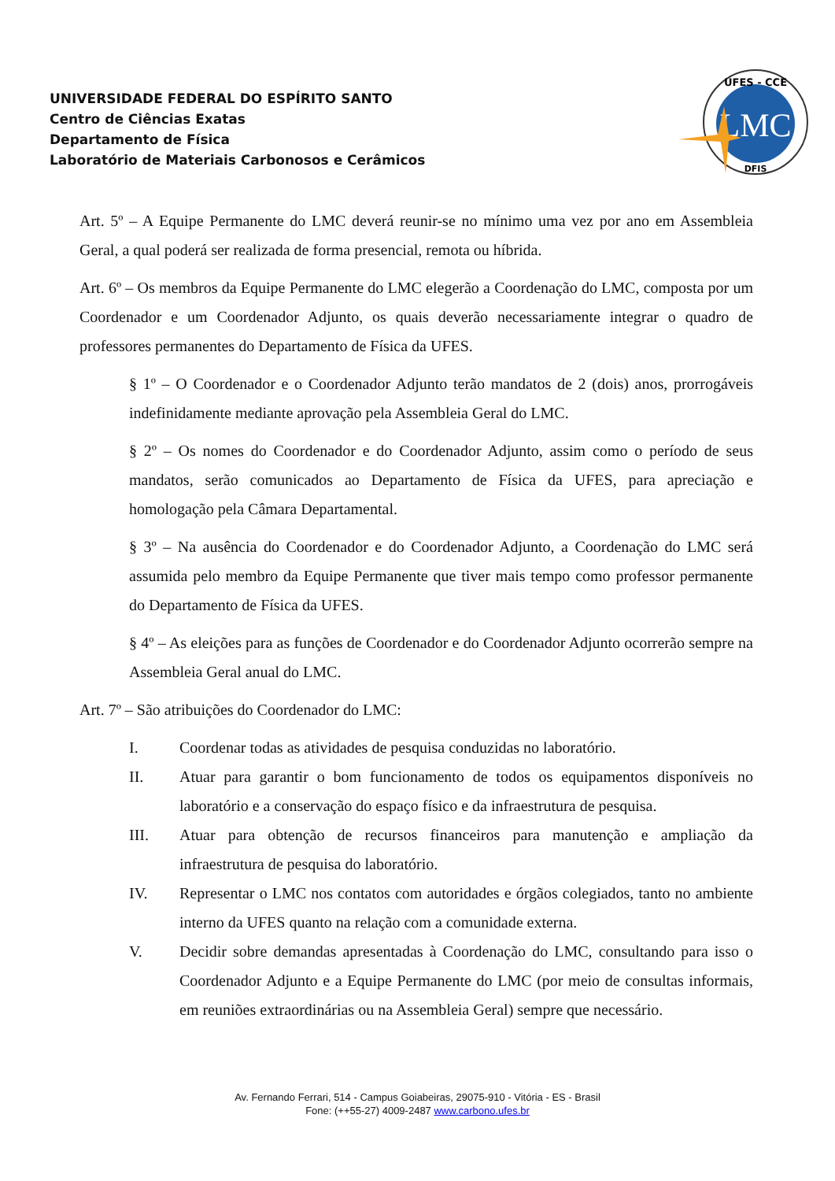UNIVERSIDADE FEDERAL DO ESPÍRITO SANTO
Centro de Ciências Exatas
Departamento de Física
Laboratório de Materiais Carbonosos e Cerâmicos
LMC
UFES - CCE
DFIS
Art. 5º – A Equipe Permanente do LMC deverá reunir-se no mínimo uma vez por ano em Assembleia Geral, a qual poderá ser realizada de forma presencial, remota ou híbrida.
Art. 6º – Os membros da Equipe Permanente do LMC elegerão a Coordenação do LMC, composta por um Coordenador e um Coordenador Adjunto, os quais deverão necessariamente integrar o quadro de professores permanentes do Departamento de Física da UFES.
§ 1º – O Coordenador e o Coordenador Adjunto terão mandatos de 2 (dois) anos, prorrogáveis indefinidamente mediante aprovação pela Assembleia Geral do LMC.
§ 2º – Os nomes do Coordenador e do Coordenador Adjunto, assim como o período de seus mandatos, serão comunicados ao Departamento de Física da UFES, para apreciação e homologação pela Câmara Departamental.
§ 3º – Na ausência do Coordenador e do Coordenador Adjunto, a Coordenação do LMC será assumida pelo membro da Equipe Permanente que tiver mais tempo como professor permanente do Departamento de Física da UFES.
§ 4º – As eleições para as funções de Coordenador e do Coordenador Adjunto ocorrerão sempre na Assembleia Geral anual do LMC.
Art. 7º – São atribuições do Coordenador do LMC:
I. Coordenar todas as atividades de pesquisa conduzidas no laboratório.
II. Atuar para garantir o bom funcionamento de todos os equipamentos disponíveis no laboratório e a conservação do espaço físico e da infraestrutura de pesquisa.
III. Atuar para obtenção de recursos financeiros para manutenção e ampliação da infraestrutura de pesquisa do laboratório.
IV. Representar o LMC nos contatos com autoridades e órgãos colegiados, tanto no ambiente interno da UFES quanto na relação com a comunidade externa.
V. Decidir sobre demandas apresentadas à Coordenação do LMC, consultando para isso o Coordenador Adjunto e a Equipe Permanente do LMC (por meio de consultas informais, em reuniões extraordinárias ou na Assembleia Geral) sempre que necessário.
Av. Fernando Ferrari, 514 - Campus Goiabeiras, 29075-910 - Vitória - ES - Brasil
Fone: (++55-27) 4009-2487 www.carbono.ufes.br